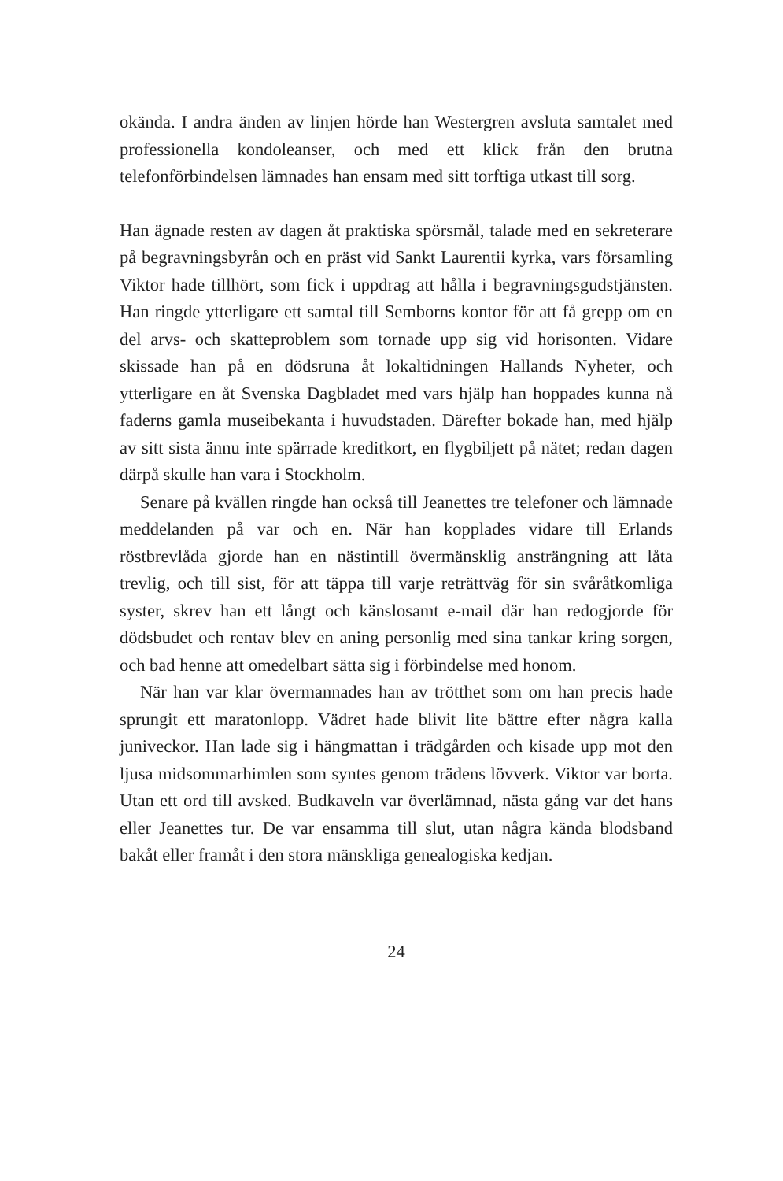okända. I andra änden av linjen hörde han Westergren avsluta samtalet med professionella kondoleanser, och med ett klick från den brutna telefonförbindelsen lämnades han ensam med sitt torftiga utkast till sorg.
Han ägnade resten av dagen åt praktiska spörsmål, talade med en sekreterare på begravningsbyrån och en präst vid Sankt Laurentii kyrka, vars församling Viktor hade tillhört, som fick i uppdrag att hålla i begravningsgudstjänsten. Han ringde ytterligare ett samtal till Semborns kontor för att få grepp om en del arvs- och skatteproblem som tornade upp sig vid horisonten. Vidare skissade han på en dödsruna åt lokaltidningen Hallands Nyheter, och ytterligare en åt Svenska Dagbladet med vars hjälp han hoppades kunna nå faderns gamla museibekanta i huvudstaden. Därefter bokade han, med hjälp av sitt sista ännu inte spärrade kreditkort, en flygbiljett på nätet; redan dagen därpå skulle han vara i Stockholm.
Senare på kvällen ringde han också till Jeanettes tre telefoner och lämnade meddelanden på var och en. När han kopplades vidare till Erlands röstbrevlåda gjorde han en nästintill övermänsklig ansträngning att låta trevlig, och till sist, för att täppa till varje reträttväg för sin svåråtkomliga syster, skrev han ett långt och känslosamt e-mail där han redogjorde för dödsbudet och rentav blev en aning personlig med sina tankar kring sorgen, och bad henne att omedelbart sätta sig i förbindelse med honom.
När han var klar övermannades han av trötthet som om han precis hade sprungit ett maratonlopp. Vädret hade blivit lite bättre efter några kalla juniveckor. Han lade sig i hängmattan i trädgården och kisade upp mot den ljusa midsommarhimlen som syntes genom trädens lövverk. Viktor var borta. Utan ett ord till avsked. Budkaveln var överlämnad, nästa gång var det hans eller Jeanettes tur. De var ensamma till slut, utan några kända blodsband bakåt eller framåt i den stora mänskliga genealogiska kedjan.
24